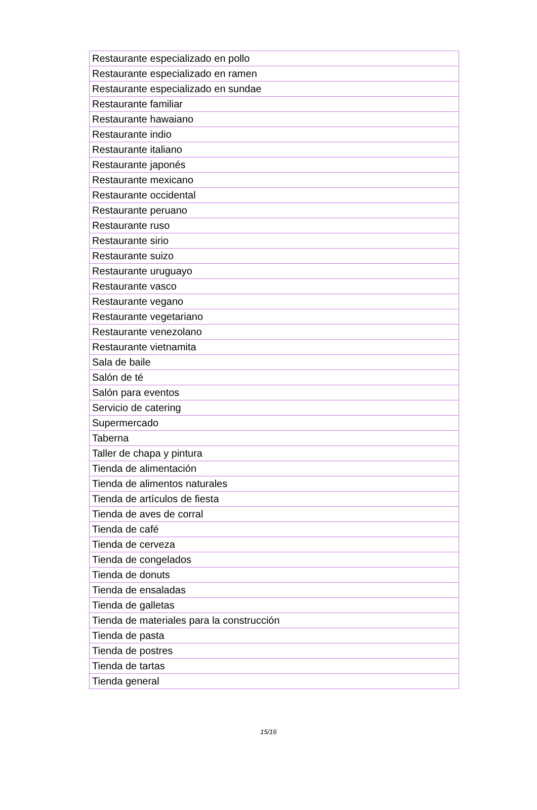| Restaurante especializado en pollo |
| Restaurante especializado en ramen |
| Restaurante especializado en sundae |
| Restaurante familiar |
| Restaurante hawaiano |
| Restaurante indio |
| Restaurante italiano |
| Restaurante japonés |
| Restaurante mexicano |
| Restaurante occidental |
| Restaurante peruano |
| Restaurante ruso |
| Restaurante sirio |
| Restaurante suizo |
| Restaurante uruguayo |
| Restaurante vasco |
| Restaurante vegano |
| Restaurante vegetariano |
| Restaurante venezolano |
| Restaurante vietnamita |
| Sala de baile |
| Salón de té |
| Salón para eventos |
| Servicio de catering |
| Supermercado |
| Taberna |
| Taller de chapa y pintura |
| Tienda de alimentación |
| Tienda de alimentos naturales |
| Tienda de artículos de fiesta |
| Tienda de aves de corral |
| Tienda de café |
| Tienda de cerveza |
| Tienda de congelados |
| Tienda de donuts |
| Tienda de ensaladas |
| Tienda de galletas |
| Tienda de materiales para la construcción |
| Tienda de pasta |
| Tienda de postres |
| Tienda de tartas |
| Tienda general |
15/16